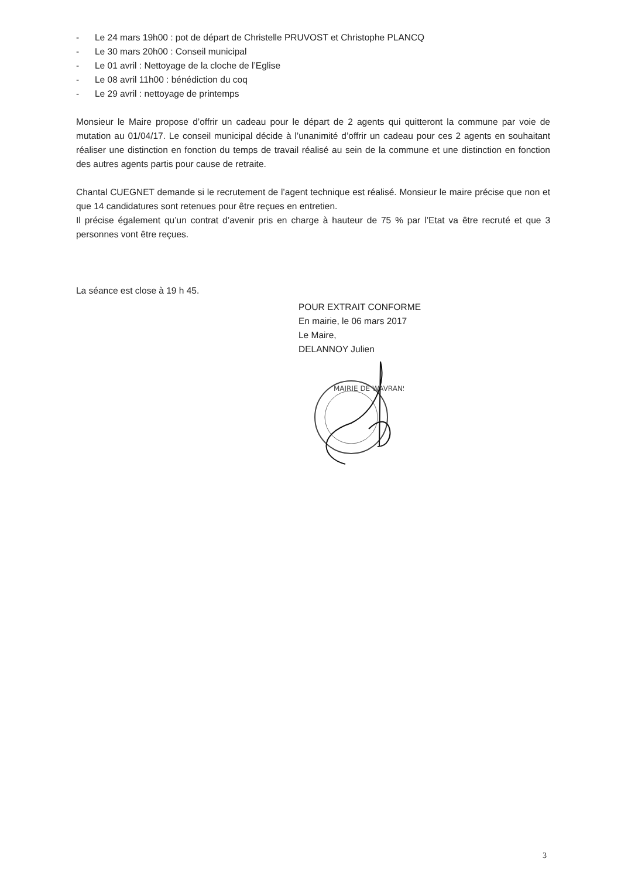- Le 24 mars 19h00 : pot de départ de Christelle PRUVOST et Christophe PLANCQ
- Le 30 mars 20h00 : Conseil municipal
- Le 01 avril : Nettoyage de la cloche de l’Eglise
- Le 08 avril 11h00 : bénédiction du coq
- Le 29 avril : nettoyage de printemps
Monsieur le Maire propose d’offrir un cadeau pour le départ de 2 agents qui quitteront la commune par voie de mutation au 01/04/17. Le conseil municipal décide à l’unanimité d’offrir un cadeau pour ces 2 agents en souhaitant réaliser une distinction en fonction du temps de travail réalisé au sein de la commune et une distinction en fonction des autres agents partis pour cause de retraite.
Chantal CUEGNET demande si le recrutement de l’agent technique est réalisé. Monsieur le maire précise que non et que 14 candidatures sont retenues pour être reçues en entretien.
Il précise également qu’un contrat d’avenir pris en charge à hauteur de 75 % par l’Etat va être recruté et que 3 personnes vont être reçues.
La séance est close à 19 h 45.
POUR EXTRAIT CONFORME
En mairie, le 06 mars 2017
Le Maire,
DELANNOY Julien
MAIRIE DE WAVRANS
3